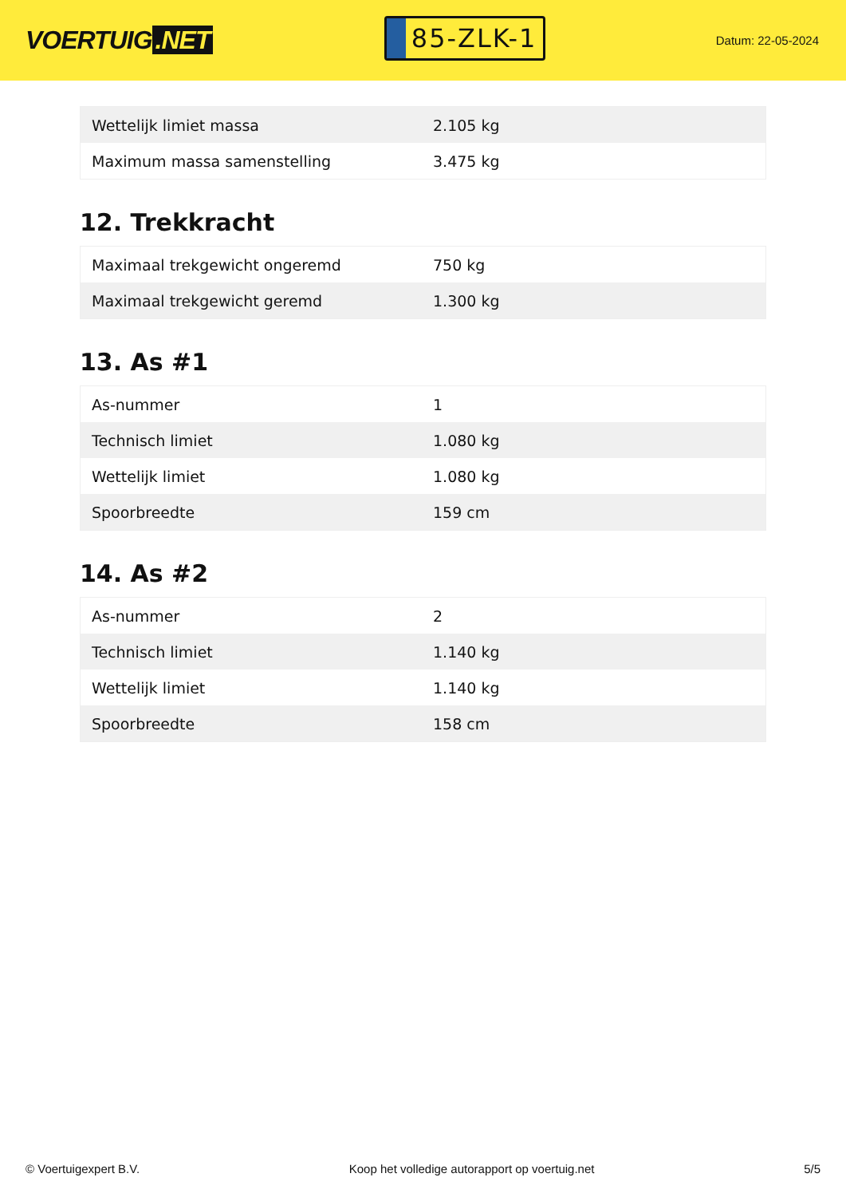VOERTUIG.NET
85-ZLK-1
Datum: 22-05-2024
| Wettelijk limiet massa | 2.105 kg |
| Maximum massa samenstelling | 3.475 kg |
12. Trekkracht
| Maximaal trekgewicht ongeremd | 750 kg |
| Maximaal trekgewicht geremd | 1.300 kg |
13. As #1
| As-nummer | 1 |
| Technisch limiet | 1.080 kg |
| Wettelijk limiet | 1.080 kg |
| Spoorbreedte | 159 cm |
14. As #2
| As-nummer | 2 |
| Technisch limiet | 1.140 kg |
| Wettelijk limiet | 1.140 kg |
| Spoorbreedte | 158 cm |
© Voertuigexpert B.V. Koop het volledige autorapport op voertuig.net 5/5